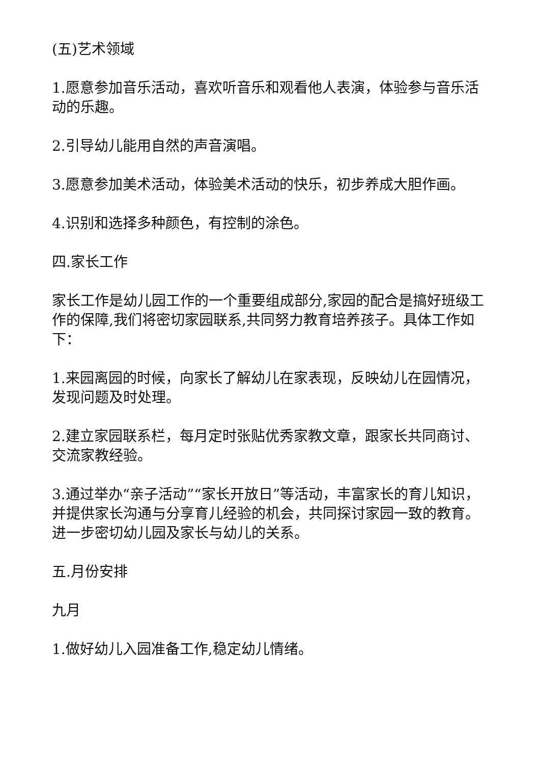(五)艺术领域
1.愿意参加音乐活动，喜欢听音乐和观看他人表演，体验参与音乐活动的乐趣。
2.引导幼儿能用自然的声音演唱。
3.愿意参加美术活动，体验美术活动的快乐，初步养成大胆作画。
4.识别和选择多种颜色，有控制的涂色。
四.家长工作
家长工作是幼儿园工作的一个重要组成部分,家园的配合是搞好班级工作的保障,我们将密切家园联系,共同努力教育培养孩子。具体工作如下：
1.来园离园的时候，向家长了解幼儿在家表现，反映幼儿在园情况，发现问题及时处理。
2.建立家园联系栏，每月定时张贴优秀家教文章，跟家长共同商讨、交流家教经验。
3.通过举办“亲子活动”“家长开放日”等活动，丰富家长的育儿知识，并提供家长沟通与分享育儿经验的机会，共同探讨家园一致的教育。进一步密切幼儿园及家长与幼儿的关系。
五.月份安排
九月
1.做好幼儿入园准备工作,稳定幼儿情绪。